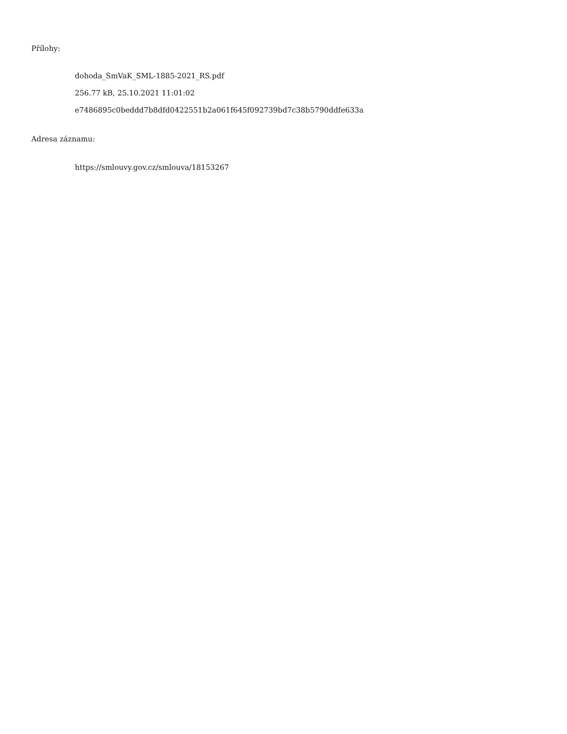Přílohy:
dohoda_SmVaK_SML-1885-2021_RS.pdf
256.77 kB, 25.10.2021 11:01:02
e7486895c0beddd7b8dfd0422551b2a061f645f092739bd7c38b5790ddfe633a
Adresa záznamu:
https://smlouvy.gov.cz/smlouva/18153267